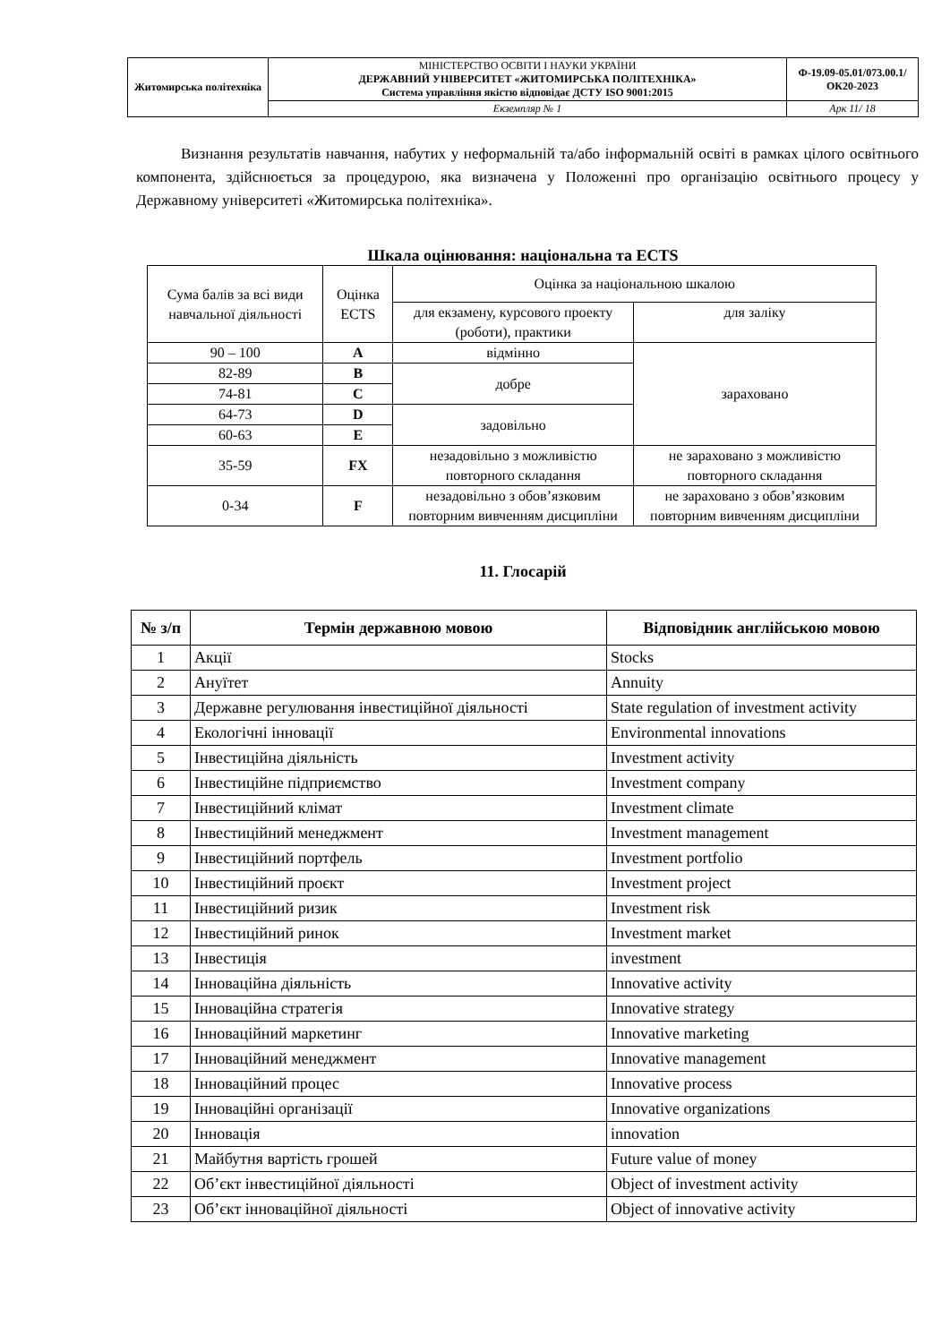| Житомирська політехніка | МІНІСТЕРСТВО ОСВІТИ І НАУКИ УКРАЇНИ ДЕРЖАВНИЙ УНІВЕРСИТЕТ «ЖИТОМИРСЬКА ПОЛІТЕХНІКА» Система управління якістю відповідає ДСТУ ISO 9001:2015 | Ф-19.09-05.01/073.00.1/ОК20-2023 |
| | Екземпляр № 1 | Арк 11/ 18 |
Визнання результатів навчання, набутих у неформальній та/або інформальній освіті в рамках цілого освітнього компонента, здійснюється за процедурою, яка визначена у Положенні про організацію освітнього процесу у Державному університеті «Житомирська політехніка».
Шкала оцінювання: національна та ECTS
| Сума балів за всі види навчальної діяльності | Оцінка ECTS | Оцінка за національною шкалою | |
| | | для екзамену, курсового проекту (роботи), практики | для заліку |
| 90 – 100 | A | відмінно | зараховано |
| 82-89 | B | добре | |
| 74-81 | C | | |
| 64-73 | D | задовільно | |
| 60-63 | E | | |
| 35-59 | FX | незадовільно з можливістю повторного складання | не зараховано з можливістю повторного складання |
| 0-34 | F | незадовільно з обов’язковим повторним вивченням дисципліни | не зараховано з обов’язковим повторним вивченням дисципліни |
11. Глосарій
| № з/п | Термін державною мовою | Відповідник англійською мовою |
| --- | --- | --- |
| 1 | Акції | Stocks |
| 2 | Ануїтет | Annuity |
| 3 | Державне регулювання інвестиційної діяльності | State regulation of investment activity |
| 4 | Екологічні інновації | Environmental innovations |
| 5 | Інвестиційна діяльність | Investment activity |
| 6 | Інвестиційне підприємство | Investment company |
| 7 | Інвестиційний клімат | Investment climate |
| 8 | Інвестиційний менеджмент | Investment management |
| 9 | Інвестиційний портфель | Investment portfolio |
| 10 | Інвестиційний проєкт | Investment project |
| 11 | Інвестиційний ризик | Investment risk |
| 12 | Інвестиційний ринок | Investment market |
| 13 | Інвестиція | investment |
| 14 | Інноваційна діяльність | Innovative activity |
| 15 | Інноваційна стратегія | Innovative strategy |
| 16 | Інноваційний маркетинг | Innovative marketing |
| 17 | Інноваційний менеджмент | Innovative management |
| 18 | Інноваційний процес | Innovative process |
| 19 | Інноваційні організації | Innovative organizations |
| 20 | Інновація | innovation |
| 21 | Майбутня вартість грошей | Future value of money |
| 22 | Об’єкт інвестиційної діяльності | Object of investment activity |
| 23 | Об’єкт інноваційної діяльності | Object of innovative activity |